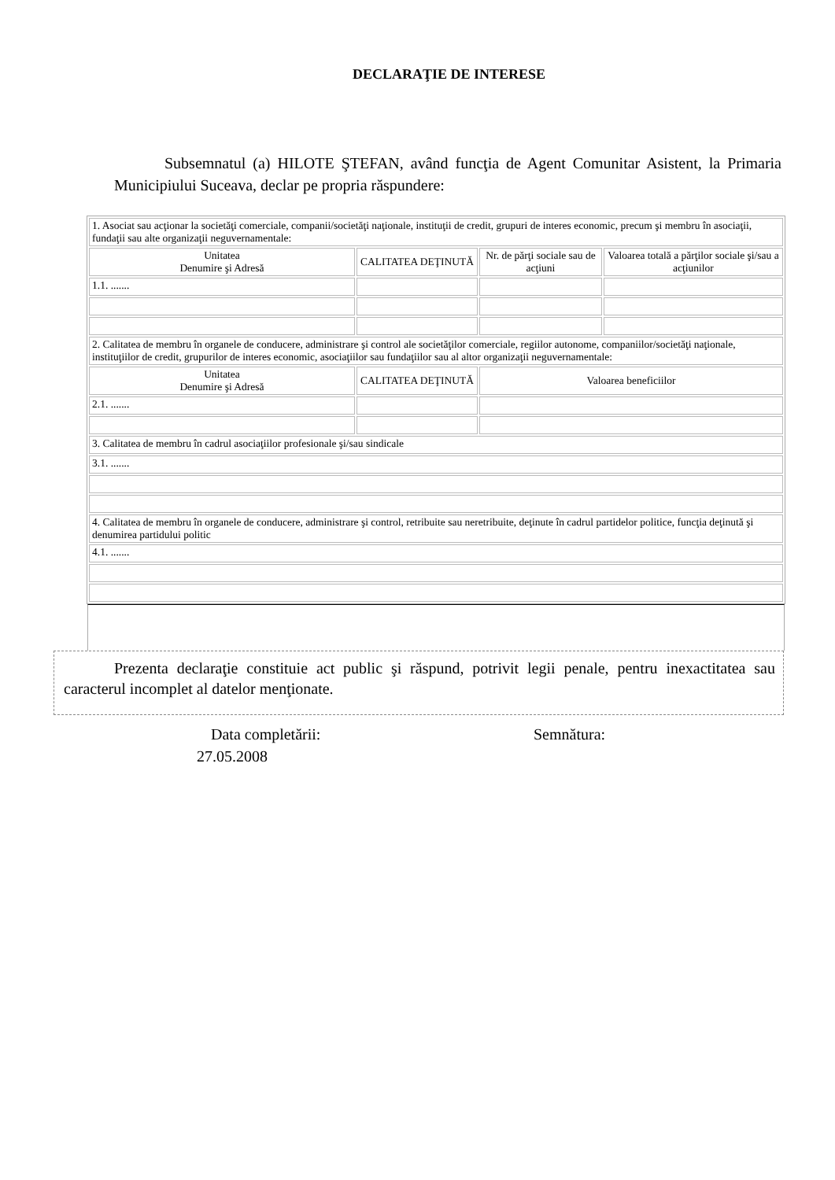DECLARAŢIE DE INTERESE
Subsemnatul (a) HILOTE ŞTEFAN, având funcţia de Agent Comunitar Asistent, la Primaria Municipiului Suceava, declar pe propria răspundere:
| 1. Asociat sau acţionar la societăţi comerciale, companii/societăţi naţionale, instituţii de credit, grupuri de interes economic, precum şi membru în asociaţii, fundaţii sau alte organizaţii neguvernamentale: | | | |
| Unitatea Denumire şi Adresă | CALITATEA DEŢINUTĂ | Nr. de părţi sociale sau de acţiuni | Valoarea totală a părţilor sociale şi/sau a acţiunilor |
| 1.1. ....... | | | |
| 2. Calitatea de membru în organele de conducere, administrare şi control ale societăţilor comerciale, regiilor autonome, companiilor/societăţi naţionale, instituţiilor de credit, grupurilor de interes economic, asociaţiilor sau fundaţiilor sau al altor organizaţii neguvernamentale: | | | |
| Unitatea Denumire şi Adresă | CALITATEA DEŢINUTĂ | Valoarea beneficiilor | |
| 2.1. ....... | | | |
| 3. Calitatea de membru în cadrul asociaţiilor profesionale şi/sau sindicale | | | |
| 3.1. ....... | | | |
| 4. Calitatea de membru în organele de conducere, administrare şi control, retribuite sau neretribuite, deţinute în cadrul partidelor politice, funcţia deţinută şi denumirea partidului politic | | | |
| 4.1. ....... | | | |
Prezenta declaraţie constituie act public şi răspund, potrivit legii penale, pentru inexactitatea sau caracterul incomplet al datelor menţionate.
Data completării:
27.05.2008
Semnătura: